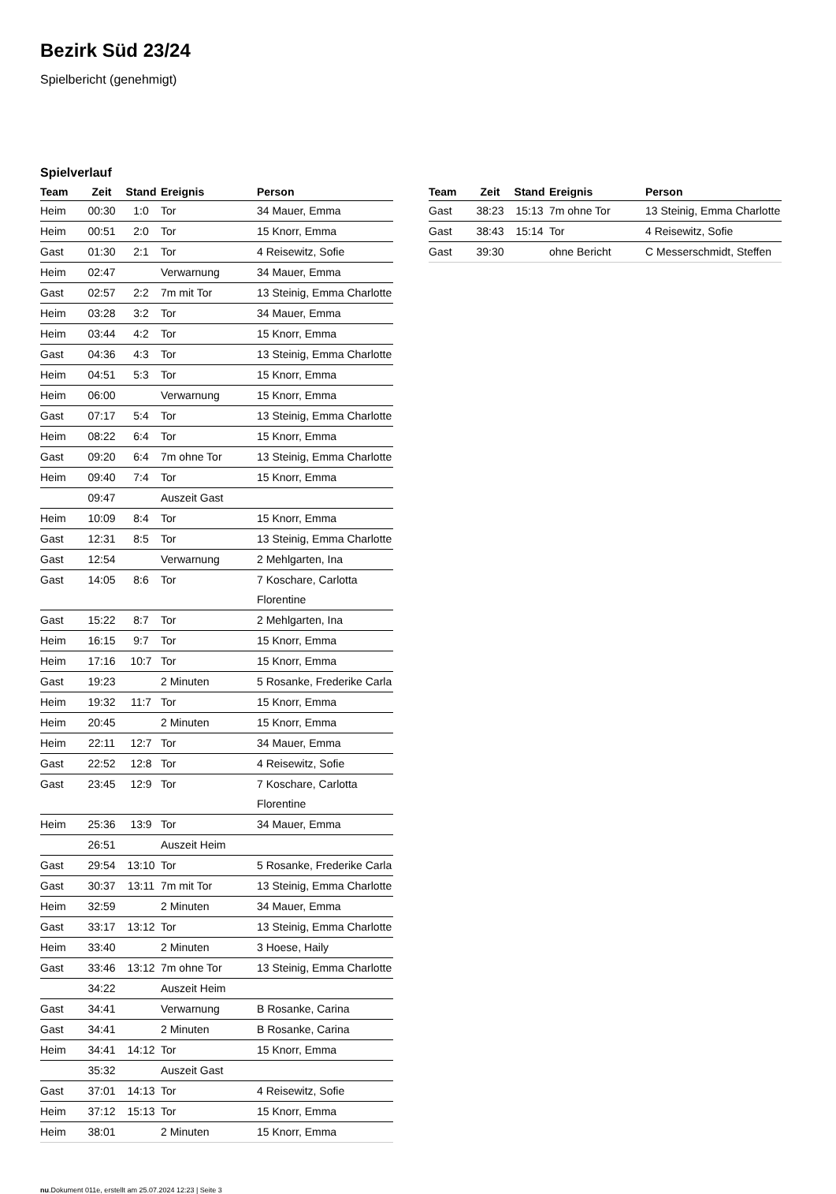Bezirk Süd 23/24
Spielbericht (genehmigt)
Spielverlauf
| Team | Zeit | Stand | Ereignis | Person |
| --- | --- | --- | --- | --- |
| Heim | 00:30 | 1:0 | Tor | 34 Mauer, Emma |
| Heim | 00:51 | 2:0 | Tor | 15 Knorr, Emma |
| Gast | 01:30 | 2:1 | Tor | 4 Reisewitz, Sofie |
| Heim | 02:47 | | Verwarnung | 34 Mauer, Emma |
| Gast | 02:57 | 2:2 | 7m mit Tor | 13 Steinig, Emma Charlotte |
| Heim | 03:28 | 3:2 | Tor | 34 Mauer, Emma |
| Heim | 03:44 | 4:2 | Tor | 15 Knorr, Emma |
| Gast | 04:36 | 4:3 | Tor | 13 Steinig, Emma Charlotte |
| Heim | 04:51 | 5:3 | Tor | 15 Knorr, Emma |
| Heim | 06:00 | | Verwarnung | 15 Knorr, Emma |
| Gast | 07:17 | 5:4 | Tor | 13 Steinig, Emma Charlotte |
| Heim | 08:22 | 6:4 | Tor | 15 Knorr, Emma |
| Gast | 09:20 | 6:4 | 7m ohne Tor | 13 Steinig, Emma Charlotte |
| Heim | 09:40 | 7:4 | Tor | 15 Knorr, Emma |
| | 09:47 | | Auszeit Gast | |
| Heim | 10:09 | 8:4 | Tor | 15 Knorr, Emma |
| Gast | 12:31 | 8:5 | Tor | 13 Steinig, Emma Charlotte |
| Gast | 12:54 | | Verwarnung | 2 Mehlgarten, Ina |
| Gast | 14:05 | 8:6 | Tor | 7 Koschare, Carlotta Florentine |
| Gast | 15:22 | 8:7 | Tor | 2 Mehlgarten, Ina |
| Heim | 16:15 | 9:7 | Tor | 15 Knorr, Emma |
| Heim | 17:16 | 10:7 | Tor | 15 Knorr, Emma |
| Gast | 19:23 | | 2 Minuten | 5 Rosanke, Frederike Carla |
| Heim | 19:32 | 11:7 | Tor | 15 Knorr, Emma |
| Heim | 20:45 | | 2 Minuten | 15 Knorr, Emma |
| Heim | 22:11 | 12:7 | Tor | 34 Mauer, Emma |
| Gast | 22:52 | 12:8 | Tor | 4 Reisewitz, Sofie |
| Gast | 23:45 | 12:9 | Tor | 7 Koschare, Carlotta Florentine |
| Heim | 25:36 | 13:9 | Tor | 34 Mauer, Emma |
| | 26:51 | | Auszeit Heim | |
| Gast | 29:54 | 13:10 | Tor | 5 Rosanke, Frederike Carla |
| Gast | 30:37 | 13:11 | 7m mit Tor | 13 Steinig, Emma Charlotte |
| Heim | 32:59 | | 2 Minuten | 34 Mauer, Emma |
| Gast | 33:17 | 13:12 | Tor | 13 Steinig, Emma Charlotte |
| Heim | 33:40 | | 2 Minuten | 3 Hoese, Haily |
| Gast | 33:46 | 13:12 | 7m ohne Tor | 13 Steinig, Emma Charlotte |
| | 34:22 | | Auszeit Heim | |
| Gast | 34:41 | | Verwarnung | B Rosanke, Carina |
| Gast | 34:41 | | 2 Minuten | B Rosanke, Carina |
| Heim | 34:41 | 14:12 | Tor | 15 Knorr, Emma |
| | 35:32 | | Auszeit Gast | |
| Gast | 37:01 | 14:13 | Tor | 4 Reisewitz, Sofie |
| Heim | 37:12 | 15:13 | Tor | 15 Knorr, Emma |
| Heim | 38:01 | | 2 Minuten | 15 Knorr, Emma |
| Team | Zeit | Stand | Ereignis | Person |
| --- | --- | --- | --- | --- |
| Gast | 38:23 | 15:13 | 7m ohne Tor | 13 Steinig, Emma Charlotte |
| Gast | 38:43 | 15:14 | Tor | 4 Reisewitz, Sofie |
| Gast | 39:30 | | ohne Bericht | C Messerschmidt, Steffen |
nu.Dokument 011e, erstellt am 25.07.2024 12:23 | Seite 3